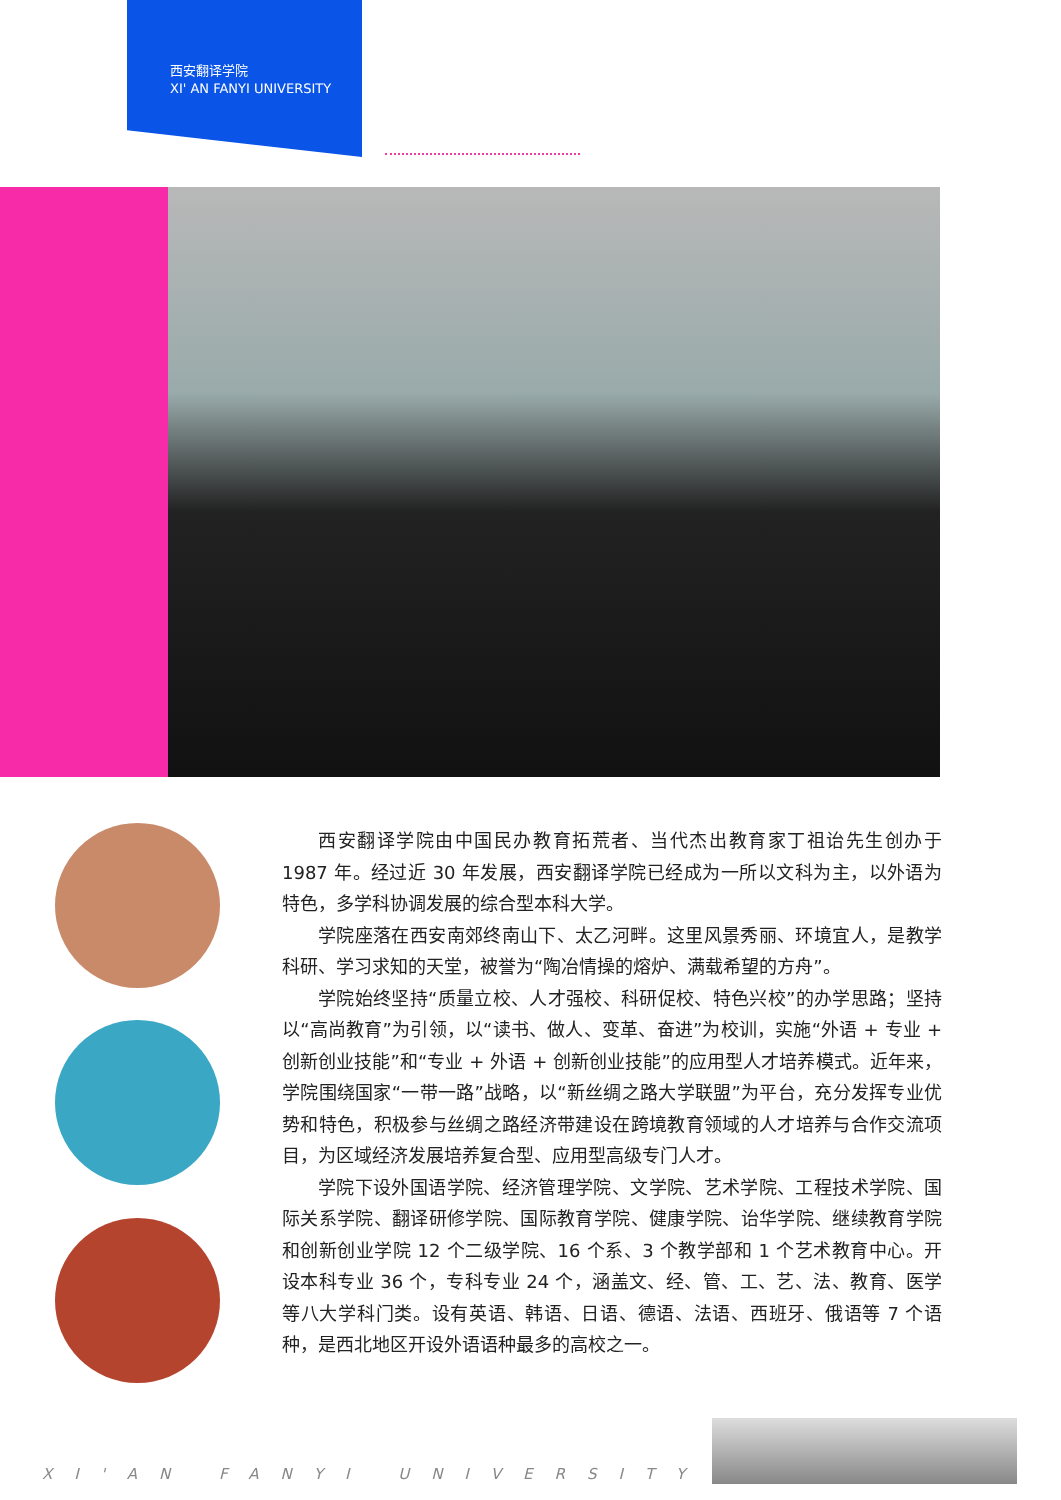西安翻译学院
XI' AN FANYI UNIVERSITY
西安翻译学院由中国民办教育拓荒者、当代杰出教育家丁祖诒先生创办于 1987 年。经过近 30 年发展，西安翻译学院已经成为一所以文科为主，以外语为特色，多学科协调发展的综合型本科大学。
学院座落在西安南郊终南山下、太乙河畔。这里风景秀丽、环境宜人，是教学科研、学习求知的天堂，被誉为“陶冶情操的熔炉、满载希望的方舟”。
学院始终坚持“质量立校、人才强校、科研促校、特色兴校”的办学思路；坚持以“高尚教育”为引领，以“读书、做人、变革、奋进”为校训，实施“外语 + 专业 + 创新创业技能”和“专业 + 外语 + 创新创业技能”的应用型人才培养模式。近年来，学院围绕国家“一带一路”战略，以“新丝绸之路大学联盟”为平台，充分发挥专业优势和特色，积极参与丝绸之路经济带建设在跨境教育领域的人才培养与合作交流项目，为区域经济发展培养复合型、应用型高级专门人才。
学院下设外国语学院、经济管理学院、文学院、艺术学院、工程技术学院、国际关系学院、翻译研修学院、国际教育学院、健康学院、诒华学院、继续教育学院和创新创业学院 12 个二级学院、16 个系、3 个教学部和 1 个艺术教育中心。开设本科专业 36 个，专科专业 24 个，涵盖文、经、管、工、艺、法、教育、医学等八大学科门类。设有英语、韩语、日语、德语、法语、西班牙、俄语等 7 个语种，是西北地区开设外语语种最多的高校之一。
XI'AN FANYI UNIVERSITY